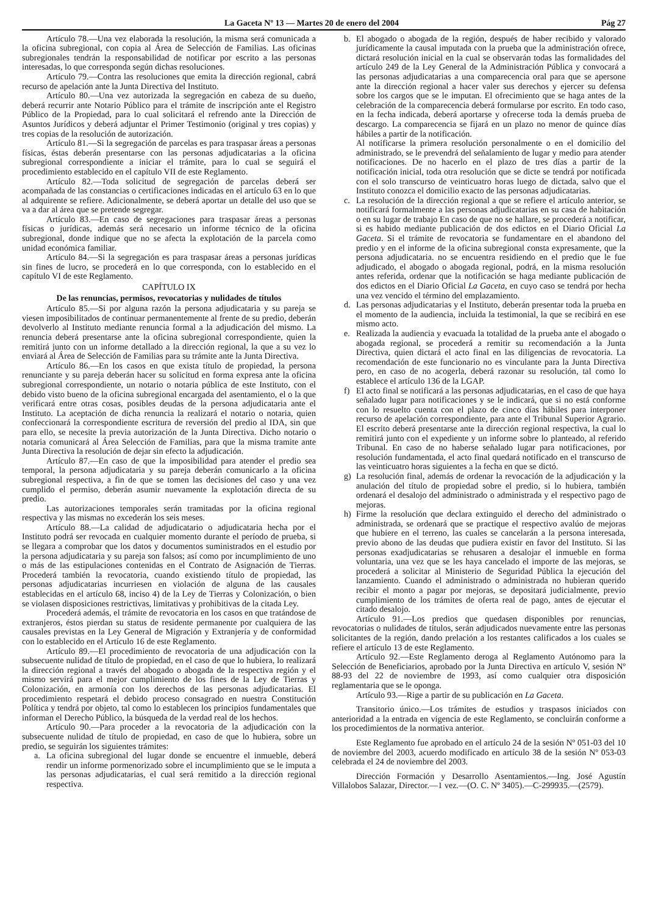La Gaceta Nº 13 — Martes 20 de enero del 2004 Pág 27
Artículo 78.—Una vez elaborada la resolución, la misma será comunicada a la oficina subregional, con copia al Área de Selección de Familias. Las oficinas subregionales tendrán la responsabilidad de notificar por escrito a las personas interesadas, lo que corresponda según dichas resoluciones.
Artículo 79.—Contra las resoluciones que emita la dirección regional, cabrá recurso de apelación ante la Junta Directiva del Instituto.
Artículo 80.—Una vez autorizada la segregación en cabeza de su dueño, deberá recurrir ante Notario Público para el trámite de inscripción ante el Registro Público de la Propiedad, para lo cual solicitará el refrendo ante la Dirección de Asuntos Jurídicos y deberá adjuntar el Primer Testimonio (original y tres copias) y tres copias de la resolución de autorización.
Artículo 81.—Si la segregación de parcelas es para traspasar áreas a personas físicas, éstas deberán presentarse con las personas adjudicatarias a la oficina subregional correspondiente a iniciar el trámite, para lo cual se seguirá el procedimiento establecido en el capítulo VII de este Reglamento.
Artículo 82.—Toda solicitud de segregación de parcelas deberá ser acompañada de las constancias o certificaciones indicadas en el artículo 63 en lo que al adquirente se refiere. Adicionalmente, se deberá aportar un detalle del uso que se va a dar al área que se pretende segregar.
Artículo 83.—En caso de segregaciones para traspasar áreas a personas físicas o jurídicas, además será necesario un informe técnico de la oficina subregional, donde indique que no se afecta la explotación de la parcela como unidad económica familiar.
Artículo 84.—Si la segregación es para traspasar áreas a personas jurídicas sin fines de lucro, se procederá en lo que corresponda, con lo establecido en el capítulo VI de este Reglamento.
CAPÍTULO IX
De las renuncias, permisos, revocatorias y nulidades de títulos
Artículo 85.—Si por alguna razón la persona adjudicataria y su pareja se viesen imposibilitados de continuar permanentemente al frente de su predio, deberán devolverlo al Instituto mediante renuncia formal a la adjudicación del mismo. La renuncia deberá presentarse ante la oficina subregional correspondiente, quien la remitirá junto con un informe detallado a la dirección regional, la que a su vez lo enviará al Área de Selección de Familias para su trámite ante la Junta Directiva.
Artículo 86.—En los casos en que exista título de propiedad, la persona renunciante y su pareja deberán hacer su solicitud en forma expresa ante la oficina subregional correspondiente, un notario o notaria pública de este Instituto, con el debido visto bueno de la oficina subregional encargada del asentamiento, el o la que verificará entre otras cosas, posibles deudas de la persona adjudicataria ante el Instituto. La aceptación de dicha renuncia la realizará el notario o notaria, quien confeccionará la correspondiente escritura de reversión del predio al IDA, sin que para ello, se necesite la previa autorización de la Junta Directiva. Dicho notario o notaria comunicará al Área Selección de Familias, para que la misma tramite ante Junta Directiva la resolución de dejar sin efecto la adjudicación.
Artículo 87.—En caso de que la imposibilidad para atender el predio sea temporal, la persona adjudicataria y su pareja deberán comunicarlo a la oficina subregional respectiva, a fin de que se tomen las decisiones del caso y una vez cumplido el permiso, deberán asumir nuevamente la explotación directa de su predio.
Las autorizaciones temporales serán tramitadas por la oficina regional respectiva y las mismas no excederán los seis meses.
Artículo 88.—La calidad de adjudicatario o adjudicataria hecha por el Instituto podrá ser revocada en cualquier momento durante el período de prueba, si se llegara a comprobar que los datos y documentos suministrados en el estudio por la persona adjudicataria y su pareja son falsos; así como por incumplimiento de uno o más de las estipulaciones contenidas en el Contrato de Asignación de Tierras. Procederá también la revocatoria, cuando existiendo título de propiedad, las personas adjudicatarias incurriesen en violación de alguna de las causales establecidas en el artículo 68, inciso 4) de la Ley de Tierras y Colonización, o bien se violasen disposiciones restrictivas, limitativas y prohibitivas de la citada Ley.
Procederá además, el trámite de revocatoria en los casos en que tratándose de extranjeros, éstos pierdan su status de residente permanente por cualquiera de las causales previstas en la Ley General de Migración y Extranjería y de conformidad con lo establecido en el Artículo 16 de este Reglamento.
Artículo 89.—El procedimiento de revocatoria de una adjudicación con la subsecuente nulidad de título de propiedad, en el caso de que lo hubiera, lo realizará la dirección regional a través del abogado o abogada de la respectiva región y el mismo servirá para el mejor cumplimiento de los fines de la Ley de Tierras y Colonización, en armonía con los derechos de las personas adjudicatarias. El procedimiento respetará el debido proceso consagrado en nuestra Constitución Política y tendrá por objeto, tal como lo establecen los principios fundamentales que informan el Derecho Público, la búsqueda de la verdad real de los hechos.
Artículo 90.—Para proceder a la revocatoria de la adjudicación con la subsecuente nulidad de título de propiedad, en caso de que lo hubiera, sobre un predio, se seguirán los siguientes trámites:
a. La oficina subregional del lugar donde se encuentre el inmueble, deberá rendir un informe pormenorizado sobre el incumplimiento que se le imputa a las personas adjudicatarias, el cual será remitido a la dirección regional respectiva.
b. El abogado o abogada de la región, después de haber recibido y valorado jurídicamente la causal imputada con la prueba que la administración ofrece, dictará resolución inicial en la cual se observarán todas las formalidades del artículo 249 de la Ley General de la Administración Pública y convocará a las personas adjudicatarias a una comparecencia oral para que se apersone ante la dirección regional a hacer valer sus derechos y ejercer su defensa sobre los cargos que se le imputan. El ofrecimiento que se haga antes de la celebración de la comparecencia deberá formularse por escrito. En todo caso, en la fecha indicada, deberá aportarse y ofrecerse toda la demás prueba de descargo. La comparecencia se fijará en un plazo no menor de quince días hábiles a partir de la notificación.
Al notificarse la primera resolución personalmente o en el domicilio del administrado, se le prevendrá del señalamiento de lugar y medio para atender notificaciones. De no hacerlo en el plazo de tres días a partir de la notificación inicial, toda otra resolución que se dicte se tendrá por notificada con el solo transcurso de veinticuatro horas luego de dictada, salvo que el Instituto conozca el domicilio exacto de las personas adjudicatarias.
c. La resolución de la dirección regional a que se refiere el artículo anterior, se notificará formalmente a las personas adjudicatarias en su casa de habitación o en su lugar de trabajo En caso de que no se hallare, se procederá a notificar, si es habido mediante publicación de dos edictos en el Diario Oficial La Gaceta. Si el trámite de revocatoria se fundamentare en el abandono del predio y en el informe de la oficina subregional consta expresamente, que la persona adjudicataria. no se encuentra residiendo en el predio que le fue adjudicado, el abogado o abogada regional, podrá, en la misma resolución antes referida, ordenar que la notificación se haga mediante publicación de dos edictos en el Diario Oficial La Gaceta, en cuyo caso se tendrá por hecha una vez vencido el término del emplazamiento.
d. Las personas adjudicatarias y el Instituto, deberán presentar toda la prueba en el momento de la audiencia, incluida la testimonial, la que se recibirá en ese mismo acto.
e. Realizada la audiencia y evacuada la totalidad de la prueba ante el abogado o abogada regional, se procederá a remitir su recomendación a la Junta Directiva, quien dictará el acto final en las diligencias de revocatoria. La recomendación de este funcionario no es vinculante para la Junta Directiva pero, en caso de no acogerla, deberá razonar su resolución, tal como lo establece el artículo 136 de la LGAP.
f) El acto final se notificará a las personas adjudicatarias, en el caso de que haya señalado lugar para notificaciones y se le indicará, que si no está conforme con lo resuelto cuenta con el plazo de cinco días hábiles para interponer recurso de apelación correspondiente, para ante el Tribunal Superior Agrario. El escrito deberá presentarse ante la dirección regional respectiva, la cual lo remitirá junto con el expediente y un informe sobre lo planteado, al referido Tribunal. En caso de no haberse señalado lugar para notificaciones, por resolución fundamentada, el acto final quedará notificado en el transcurso de las veinticuatro horas siguientes a la fecha en que se dictó.
g) La resolución final, además de ordenar la revocación de la adjudicación y la anulación del título de propiedad sobre el predio, si lo hubiera, también ordenará el desalojo del administrado o administrada y el respectivo pago de mejoras.
h) Firme la resolución que declara extinguido el derecho del administrado o administrada, se ordenará que se practique el respectivo avalúo de mejoras que hubiere en el terreno, las cuales se cancelarán a la persona interesada, previo abono de las deudas que pudiera existir en favor del Instituto. Si las personas exadjudicatarias se rehusaren a desalojar el inmueble en forma voluntaria, una vez que se les haya cancelado el importe de las mejoras, se procederá a solicitar al Ministerio de Seguridad Pública la ejecución del lanzamiento. Cuando el administrado o administrada no hubieran querido recibir el monto a pagar por mejoras, se depositará judicialmente, previo cumplimiento de los trámites de oferta real de pago, antes de ejecutar el citado desalojo.
Artículo 91.—Los predios que quedasen disponibles por renuncias, revocatorias o nulidades de títulos, serán adjudicados nuevamente entre las personas solicitantes de la región, dando prelación a los restantes calificados a los cuales se refiere el artículo 13 de este Reglamento.
Artículo 92.—Este Reglamento deroga al Reglamento Autónomo para la Selección de Beneficiarios, aprobado por la Junta Directiva en artículo V, sesión Nº 88-93 del 22 de noviembre de 1993, así como cualquier otra disposición reglamentaria que se le oponga.
Artículo 93.—Rige a partir de su publicación en La Gaceta.
Transitorio único.—Los trámites de estudios y traspasos iniciados con anterioridad a la entrada en vigencia de este Reglamento, se concluirán conforme a los procedimientos de la normativa anterior.
Este Reglamento fue aprobado en el artículo 24 de la sesión Nº 051-03 del 10 de noviembre del 2003, acuerdo modificado en artículo 38 de la sesión Nº 053-03 celebrada el 24 de noviembre del 2003.
Dirección Formación y Desarrollo Asentamientos.—Ing. José Agustín Villalobos Salazar, Director.—1 vez.—(O. C. Nº 3405).—C-299935.—(2579).